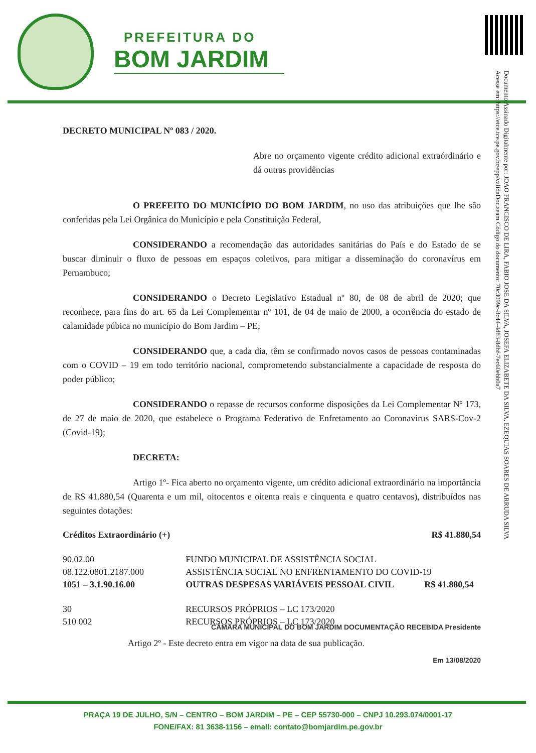PREFEITURA DO
BOM JARDIM
Documento Assinado Digitalmente por: JOAO FRANCISCO DE LIRA, FABIO JOSE DA SILVA, JOSEFA ELIZABETE DA SILVA, EZEQUIAS SOARES DE ARRUDA SILVA
Acesse em: https://etce.tce.pe.gov.br/epp/validaDoc.seam Código do documento: 70c3099c-8c44-4d83-8dbf-7ec60ebb0a7
DECRETO MUNICIPAL Nº 083 / 2020.
Abre no orçamento vigente crédito adicional extraórdinário e dá outras providências
O PREFEITO DO MUNICÍPIO DO BOM JARDIM, no uso das atribuições que lhe são conferidas pela Lei Orgânica do Município e pela Constituição Federal,
CONSIDERANDO a recomendação das autoridades sanitárias do País e do Estado de se buscar diminuir o fluxo de pessoas em espaços coletivos, para mitigar a disseminação do coronavírus em Pernambuco;
CONSIDERANDO o Decreto Legislativo Estadual nº 80, de 08 de abril de 2020; que reconhece, para fins do art. 65 da Lei Complementar nº 101, de 04 de maio de 2000, a ocorrência do estado de calamidade púbica no município do Bom Jardim – PE;
CONSIDERANDO que, a cada dia, têm se confirmado novos casos de pessoas contaminadas com o COVID – 19 em todo território nacional, comprometendo substancialmente a capacidade de resposta do poder público;
CONSIDERANDO o repasse de recursos conforme disposições da Lei Complementar Nº 173, de 27 de maio de 2020, que estabelece o Programa Federativo de Enfretamento ao Coronavirus SARS-Cov-2 (Covid-19);
DECRETA:
Artigo 1º- Fica aberto no orçamento vigente, um crédito adicional extraordinário na importância de R$ 41.880,54 (Quarenta e um mil, oitocentos e oitenta reais e cinquenta e quatro centavos), distribuídos nas seguintes dotações:
| Créditos Extraordinário (+) | | R$ 41.880,54 |
| 90.02.00 | FUNDO MUNICIPAL DE ASSISTÊNCIA SOCIAL | |
| 08.122.0801.2187.000 | ASSISTÊNCIA SOCIAL NO ENFRENTAMENTO DO COVID-19 | |
| 1051 – 3.1.90.16.00 | OUTRAS DESPESAS VARIÁVEIS PESSOAL CIVIL | R$ 41.880,54 |
| 30 | RECURSOS PRÓPRIOS – LC 173/2020 | |
| 510 002 | RECURSOS PRÓPRIOS – LC 173/2020 | |
CÂMARA MUNICIPAL DO BOM JARDIM DOCUMENTAÇÃO RECEBIDA Presidente
Artigo 2º - Este decreto entra em vigor na data de sua publicação.
Em 13/08/2020
PRAÇA 19 DE JULHO, S/N – CENTRO – BOM JARDIM – PE – CEP 55730-000 – CNPJ 10.293.074/0001-17
FONE/FAX: 81 3638-1156 – email: contato@bomjardim.pe.gov.br